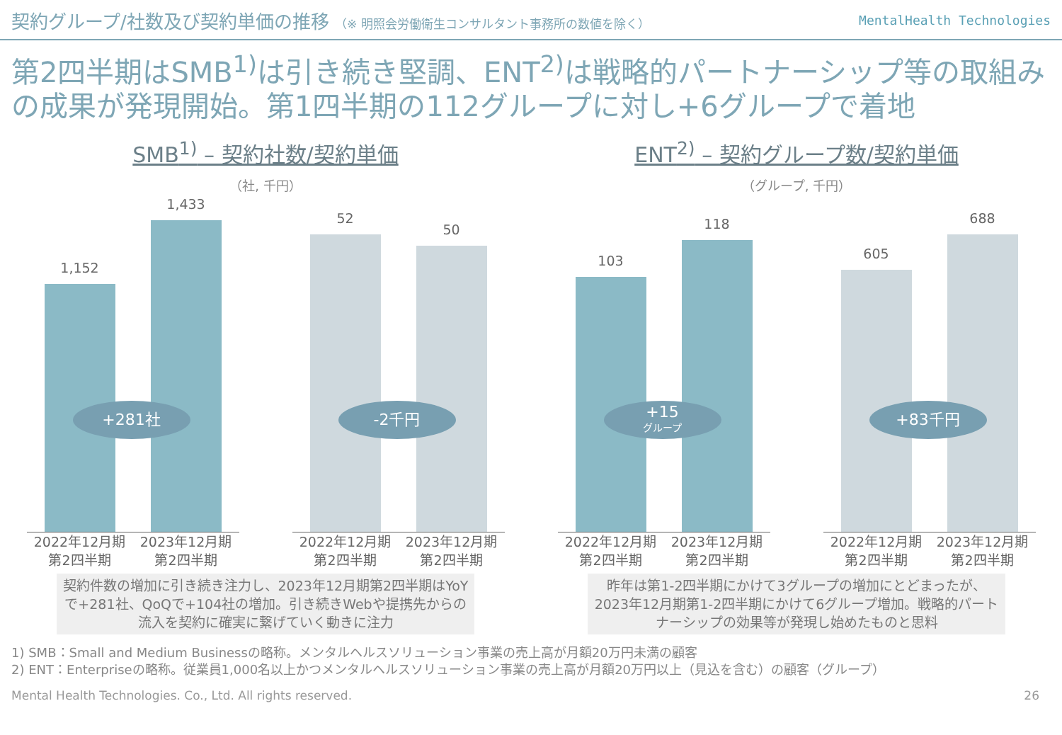契約グループ/社数及び契約単価の推移 （※ 明照会労働衛生コンサルタント事務所の数値を除く）
MentalHealth Technologies
第2四半期はSMB<sup>1)</sup>は引き続き堅調、ENT<sup>2)</sup>は戦略的パートナーシップ等の取組みの成果が発現開始。第1四半期の112グループに対し+6グループで着地
SMB<sup>1)</sup> – 契約社数/契約単価
（社, 千円）
1,152
1,433
+281社
2022年12月期 第2四半期
2023年12月期 第2四半期
52
50
-2千円
2022年12月期 第2四半期
2023年12月期 第2四半期
契約件数の増加に引き続き注力し、2023年12月期第2四半期はYoYで+281社、QoQで+104社の増加。引き続きWebや提携先からの流入を契約に確実に繋げていく動きに注力
ENT<sup>2)</sup> – 契約グループ数/契約単価
（グループ, 千円）
103
118
+15
グループ
2022年12月期 第2四半期
2023年12月期 第2四半期
605
688
+83千円
2022年12月期 第2四半期
2023年12月期 第2四半期
昨年は第1-2四半期にかけて3グループの増加にとどまったが、2023年12月期第1-2四半期にかけて6グループ増加。戦略的パートナーシップの効果等が発現し始めたものと思料
1) SMB：Small and Medium Businessの略称。メンタルヘルスソリューション事業の売上高が月額20万円未満の顧客
2) ENT：Enterpriseの略称。従業員1,000名以上かつメンタルヘルスソリューション事業の売上高が月額20万円以上（見込を含む）の顧客（グループ）
Mental Health Technologies. Co., Ltd. All rights reserved. 26